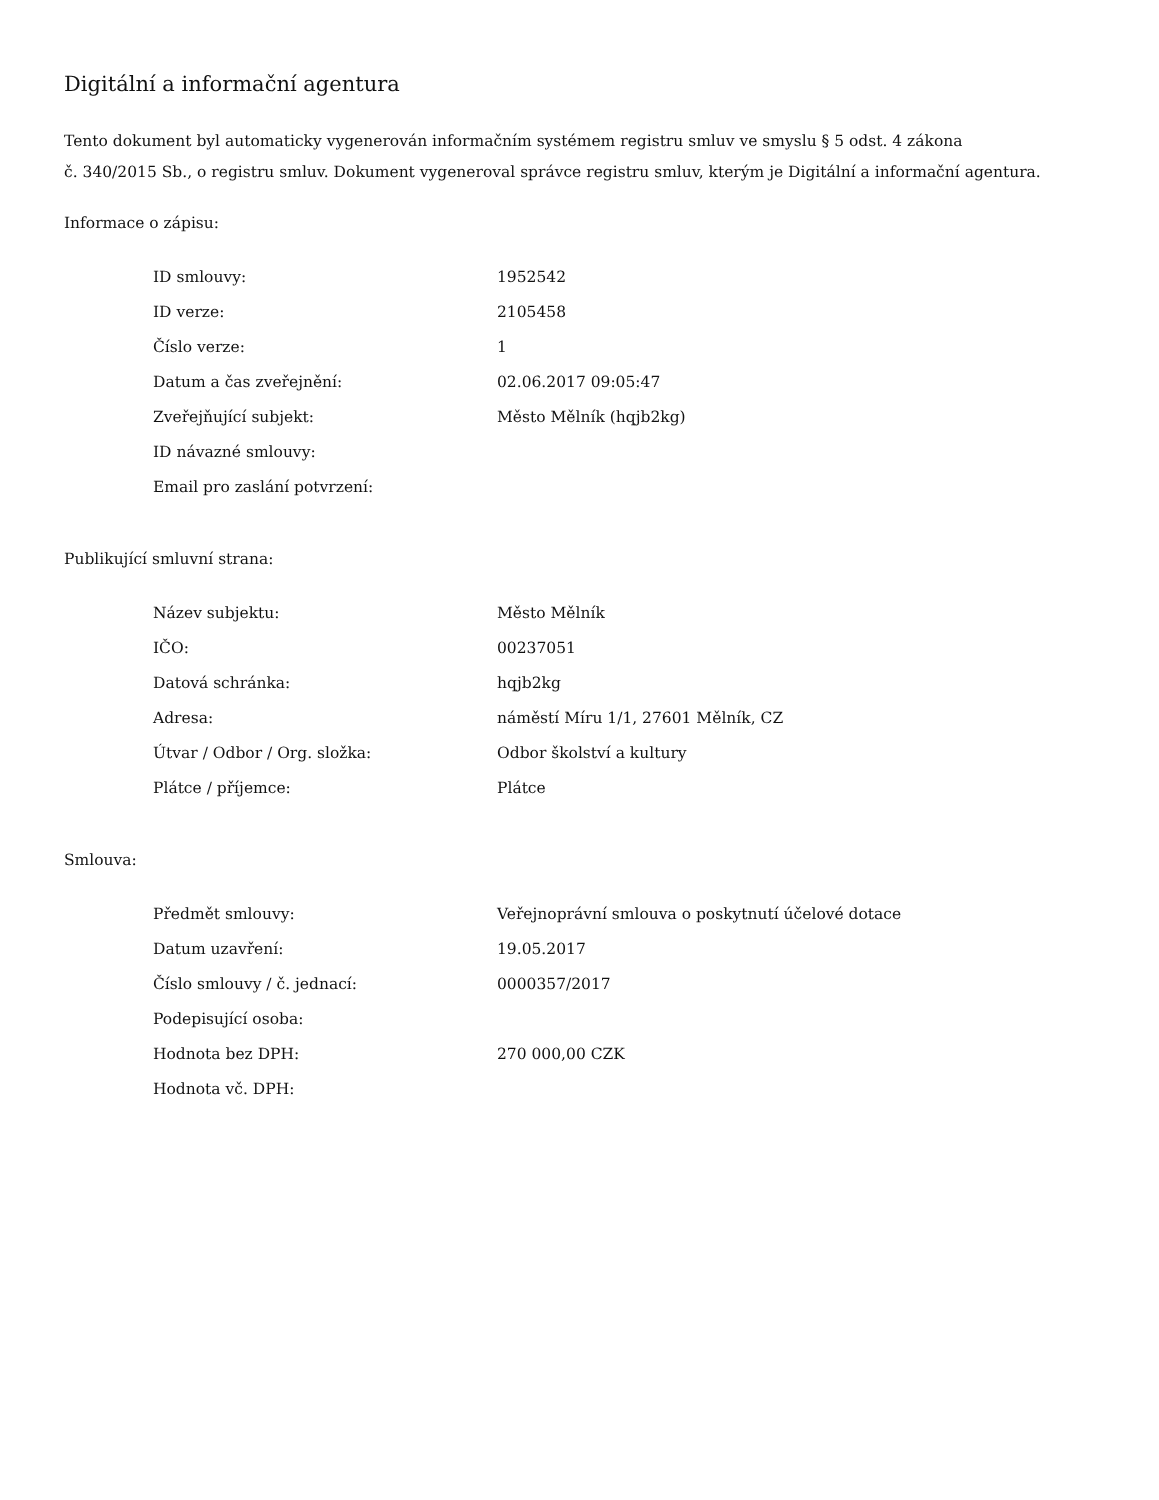Digitální a informační agentura
Tento dokument byl automaticky vygenerován informačním systémem registru smluv ve smyslu § 5 odst. 4 zákona
č. 340/2015 Sb., o registru smluv. Dokument vygeneroval správce registru smluv, kterým je Digitální a informační agentura.
Informace o zápisu:
| ID smlouvy: | 1952542 |
| ID verze: | 2105458 |
| Číslo verze: | 1 |
| Datum a čas zveřejnění: | 02.06.2017 09:05:47 |
| Zveřejňující subjekt: | Město Mělník (hqjb2kg) |
| ID návazné smlouvy: | |
| Email pro zaslání potvrzení: | |
Publikující smluvní strana:
| Název subjektu: | Město Mělník |
| IČO: | 00237051 |
| Datová schránka: | hqjb2kg |
| Adresa: | náměstí Míru 1/1, 27601 Mělník, CZ |
| Útvar / Odbor / Org. složka: | Odbor školství a kultury |
| Plátce / příjemce: | Plátce |
Smlouva:
| Předmět smlouvy: | Veřejnoprávní smlouva o poskytnutí účelové dotace |
| Datum uzavření: | 19.05.2017 |
| Číslo smlouvy / č. jednací: | 0000357/2017 |
| Podepisující osoba: | |
| Hodnota bez DPH: | 270 000,00 CZK |
| Hodnota vč. DPH: | |